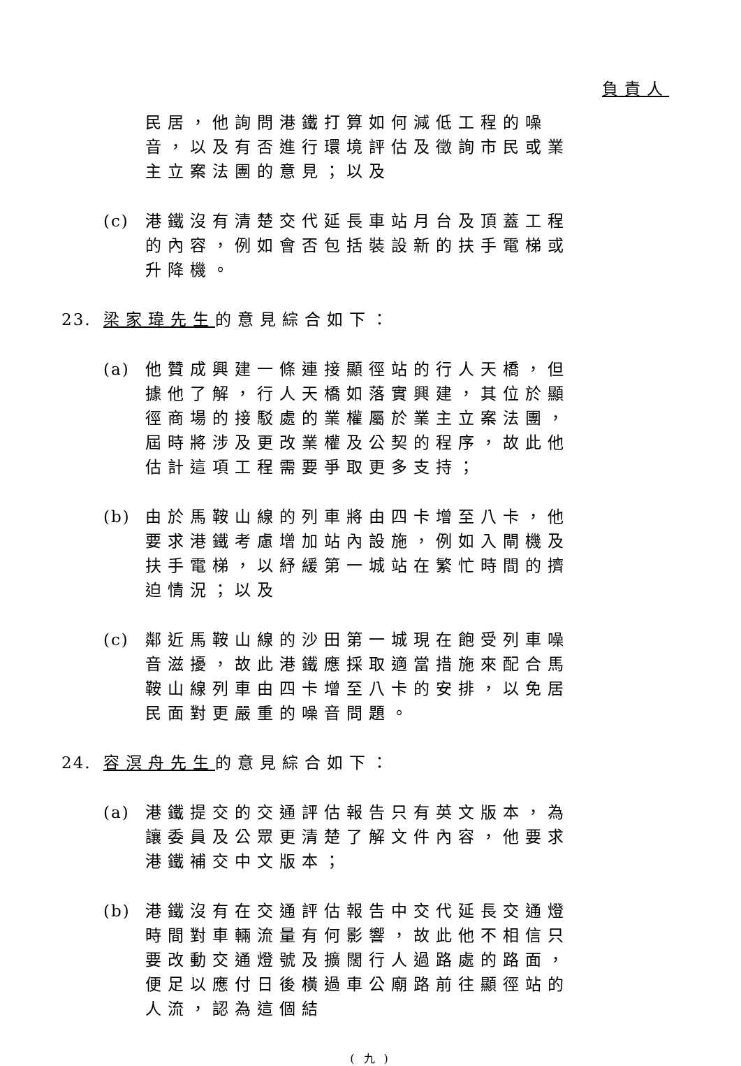負責人
民居，他詢問港鐵打算如何減低工程的噪音，以及有否進行環境評估及徵詢市民或業主立案法團的意見；以及
(c) 港鐵沒有清楚交代延長車站月台及頂蓋工程的內容，例如會否包括裝設新的扶手電梯或升降機。
23. 梁家瑋先生的意見綜合如下：
(a) 他贊成興建一條連接顯徑站的行人天橋，但據他了解，行人天橋如落實興建，其位於顯徑商場的接駁處的業權屬於業主立案法團，屆時將涉及更改業權及公契的程序，故此他估計這項工程需要爭取更多支持；
(b) 由於馬鞍山線的列車將由四卡增至八卡，他要求港鐵考慮增加站內設施，例如入閘機及扶手電梯，以紓緩第一城站在繁忙時間的擠迫情況；以及
(c) 鄰近馬鞍山線的沙田第一城現在飽受列車噪音滋擾，故此港鐵應採取適當措施來配合馬鞍山線列車由四卡增至八卡的安排，以免居民面對更嚴重的噪音問題。
24. 容溟舟先生的意見綜合如下：
(a) 港鐵提交的交通評估報告只有英文版本，為讓委員及公眾更清楚了解文件內容，他要求港鐵補交中文版本；
(b) 港鐵沒有在交通評估報告中交代延長交通燈時間對車輛流量有何影響，故此他不相信只要改動交通燈號及擴闊行人過路處的路面，便足以應付日後橫過車公廟路前往顯徑站的人流，認為這個結
( 九 )